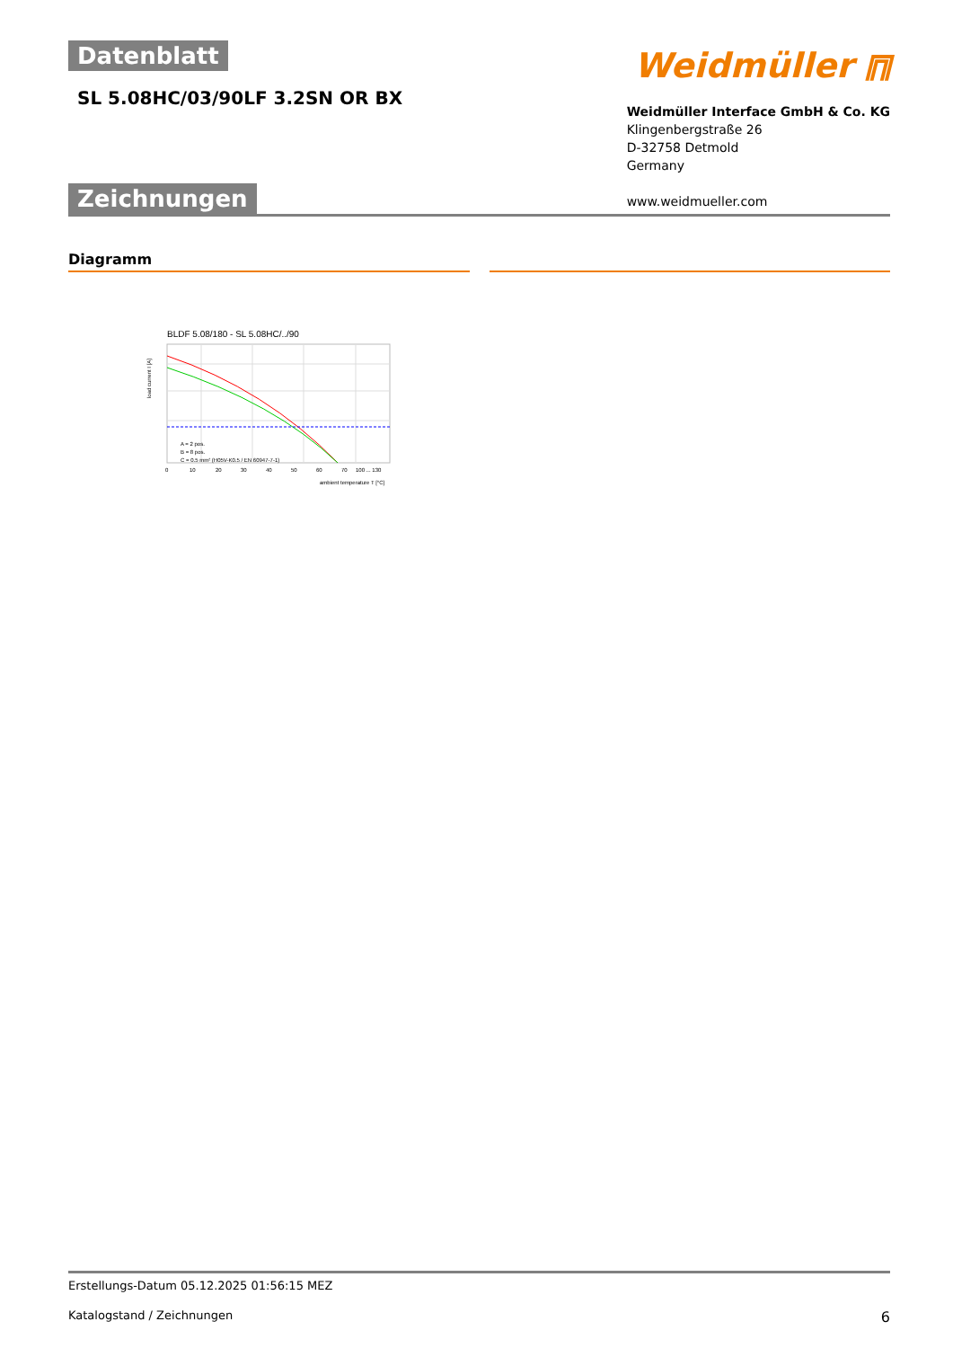Datenblatt
SL 5.08HC/03/90LF 3.2SN OR BX
Weidmüller ⩎
Weidmüller Interface GmbH & Co. KG
Klingenbergstraße 26
D-32758 Detmold
Germany
www.weidmueller.com
Zeichnungen
Diagramm
BLDF 5.08/180 - SL 5.08HC/../90
A = 2 pos.
B = 8 pos.
C = 0.5 mm² (H05V-K0.5 / EN 60947-7-1)
0
10
20
30
40
50
60
70
100 ... 130
ambient temperature T [°C]
load current I [A]
Erstellungs-Datum 05.12.2025 01:56:15 MEZ
Katalogstand / Zeichnungen 6